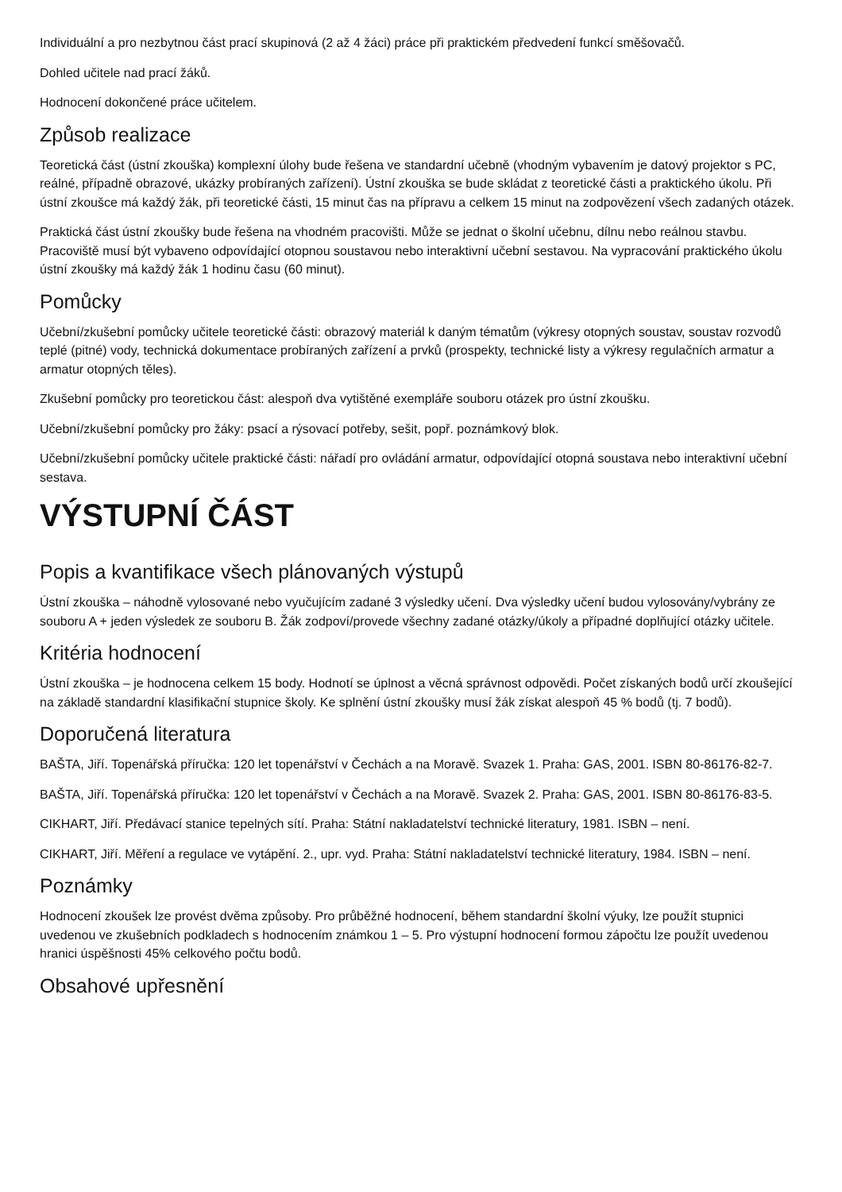Individuální a pro nezbytnou část prací skupinová (2 až 4 žáci) práce při praktickém předvedení funkcí směšovačů.
Dohled učitele nad prací žáků.
Hodnocení dokončené práce učitelem.
Způsob realizace
Teoretická část (ústní zkouška) komplexní úlohy bude řešena ve standardní učebně (vhodným vybavením je datový projektor s PC, reálné, případně obrazové, ukázky probíraných zařízení). Ústní zkouška se bude skládat z teoretické části a praktického úkolu. Při ústní zkoušce má každý žák, při teoretické části, 15 minut čas na přípravu a celkem 15 minut na zodpovězení všech zadaných otázek.
Praktická část ústní zkoušky bude řešena na vhodném pracovišti. Může se jednat o školní učebnu, dílnu nebo reálnou stavbu. Pracoviště musí být vybaveno odpovídající otopnou soustavou nebo interaktivní učební sestavou. Na vypracování praktického úkolu ústní zkoušky má každý žák 1 hodinu času (60 minut).
Pomůcky
Učební/zkušební pomůcky učitele teoretické části: obrazový materiál k daným tématům (výkresy otopných soustav, soustav rozvodů teplé (pitné) vody, technická dokumentace probíraných zařízení a prvků (prospekty, technické listy a výkresy regulačních armatur a armatur otopných těles).
Zkušební pomůcky pro teoretickou část: alespoň dva vytištěné exempláře souboru otázek pro ústní zkoušku.
Učební/zkušební pomůcky pro žáky: psací a rýsovací potřeby, sešit, popř. poznámkový blok.
Učební/zkušební pomůcky učitele praktické části: nářadí pro ovládání armatur, odpovídající otopná soustava nebo interaktivní učební sestava.
VÝSTUPNÍ ČÁST
Popis a kvantifikace všech plánovaných výstupů
Ústní zkouška – náhodně vylosované nebo vyučujícím zadané 3 výsledky učení. Dva výsledky učení budou vylosovány/vybrány ze souboru A + jeden výsledek ze souboru B. Žák zodpoví/provede všechny zadané otázky/úkoly a případné doplňující otázky učitele.
Kritéria hodnocení
Ústní zkouška – je hodnocena celkem 15 body. Hodnotí se úplnost a věcná správnost odpovědi. Počet získaných bodů určí zkoušející na základě standardní klasifikační stupnice školy. Ke splnění ústní zkoušky musí žák získat alespoň 45 % bodů (tj. 7 bodů).
Doporučená literatura
BAŠTA, Jiří. Topenářská příručka: 120 let topenářství v Čechách a na Moravě. Svazek 1. Praha: GAS, 2001. ISBN 80-86176-82-7.
BAŠTA, Jiří. Topenářská příručka: 120 let topenářství v Čechách a na Moravě. Svazek 2. Praha: GAS, 2001. ISBN 80-86176-83-5.
CIKHART, Jiří. Předávací stanice tepelných sítí. Praha: Státní nakladatelství technické literatury, 1981. ISBN – není.
CIKHART, Jiří. Měření a regulace ve vytápění. 2., upr. vyd. Praha: Státní nakladatelství technické literatury, 1984. ISBN – není.
Poznámky
Hodnocení zkoušek lze provést dvěma způsoby. Pro průběžné hodnocení, během standardní školní výuky, lze použít stupnici uvedenou ve zkušebních podkladech s hodnocením známkou 1 – 5. Pro výstupní hodnocení formou zápočtu lze použít uvedenou hranici úspěšnosti 45% celkového počtu bodů.
Obsahové upřesnění